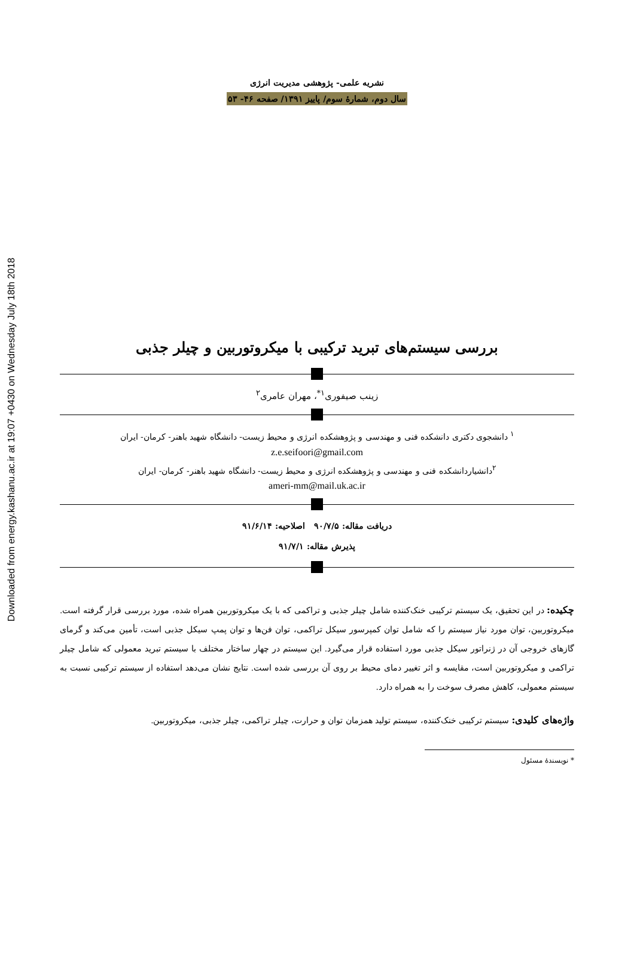Downloaded from energy.kashanu.ac.ir at 19:07 +0430 on Wednesday July 18th 2018
نشریه علمی- پژوهشی مدیریت انرژی
سال دوم، شمارهٔ سوم/ پاییز ۱۳۹۱/ صفحه ۴۶- ۵۳
بررسی سیستم‌های تبرید ترکیبی با میکروتوربین و چیلر جذبی
زینب صیفوری<sup>۱*</sup>، مهران عامری<sup>۲</sup>
<sup>۱</sup> دانشجوی دکتری دانشکده فنی و مهندسی و پژوهشکده انرژی و محیط زیست- دانشگاه شهید باهنر- کرمان- ایران
z.e.seifoori@gmail.com
<sup>۲</sup> دانشیاردانشکده فنی و مهندسی و پژوهشکده انرژی و محیط زیست- دانشگاه شهید باهنر- کرمان- ایران
ameri-mm@mail.uk.ac.ir
دریافت مقاله: ۹۰/۷/۵ اصلاحیه: ۹۱/۶/۱۴
پذیرش مقاله: ۹۱/۷/۱
چکیده: در این تحقیق، یک سیستم ترکیبی خنک‌کننده شامل چیلر جذبی و تراکمی که با یک میکروتوربین همراه شده، مورد بررسی قرار گرفته است. میکروتوربین، توان مورد نیاز سیستم را که شامل توان کمپرسور سیکل تراکمی، توان فن‌ها و توان پمپ سیکل جذبی است، تأمین می‌کند و گرمای گازهای خروجی آن در ژنراتور سیکل جذبی مورد استفاده قرار می‌گیرد. این سیستم در چهار ساختار مختلف با سیستم تبرید معمولی که شامل چیلر تراکمی و میکروتوربین است، مقایسه و اثر تغییر دمای محیط بر روی آن بررسی شده است. نتایج نشان می‌دهد استفاده از سیستم ترکیبی نسبت به سیستم معمولی، کاهش مصرف سوخت را به همراه دارد.
واژه‌های کلیدی: سیستم ترکیبی خنک‌کننده، سیستم تولید همزمان توان و حرارت، چیلر تراکمی، چیلر جذبی، میکروتوربین.
* نویسندهٔ مسئول